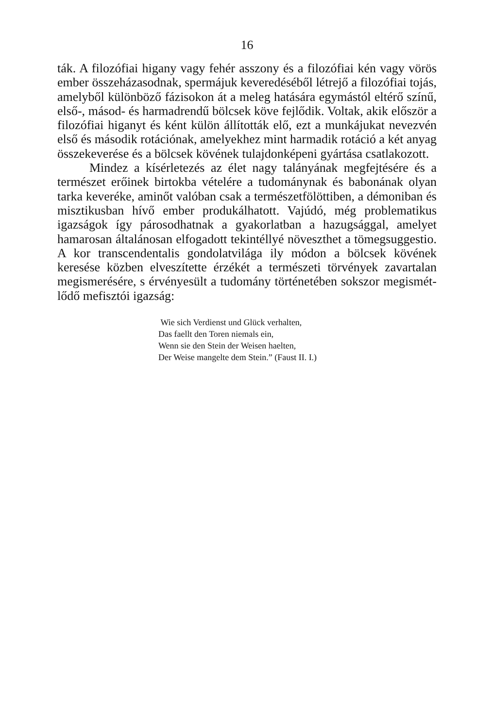16
ták. A filozófiai higany vagy fehér asszony és a filozófiai kén vagy vörös ember összeházasodnak, spermájuk keveredéséből létrejő a filozófiai tojás, amelyből különböző fázisokon át a meleg hatására egymástól eltérő színű, első-, másod- és harmadrendű bölcsek köve fejlődik. Voltak, akik először a filozófiai higanyt és ként külön állították elő, ezt a munkájukat nevezvén első és második rotáció­nak, amelyekhez mint harmadik rotáció a két anyag összekeverése és a bölcsek kövének tulajdonképeni gyártása csatlakozott.
Mindez a kísérletezés az élet nagy talányának megfejtésére és a természet erőinek birtokba vételére a tudománynak és babo­nának olyan tarka keveréke, aminőt valóban csak a természet­fölöttiben, a démoniban és misztikusban hívő ember produkálha­tott. Vajúdó, még problematikus igazságok így párosodhatnak a gyakorlatban a hazugsággal, amelyet hamarosan általánosan el­fogadott tekintéllyé növeszthet a tömegsuggestio. A kor transcen­dentalis gondolatvilága ily módon a bölcsek kövének keresése köz­ben elveszítette érzékét a természeti törvények zavartalan megisme­résére, s érvényesült a tudomány történetében sokszor megismét­lődő mefisztói igazság:
Wie sich Verdienst und Glück verhalten,
Das faellt den Toren niemals ein,
Wenn sie den Stein der Weisen haelten,
Der Weise mangelte dem Stein.” (Faust II. I.)